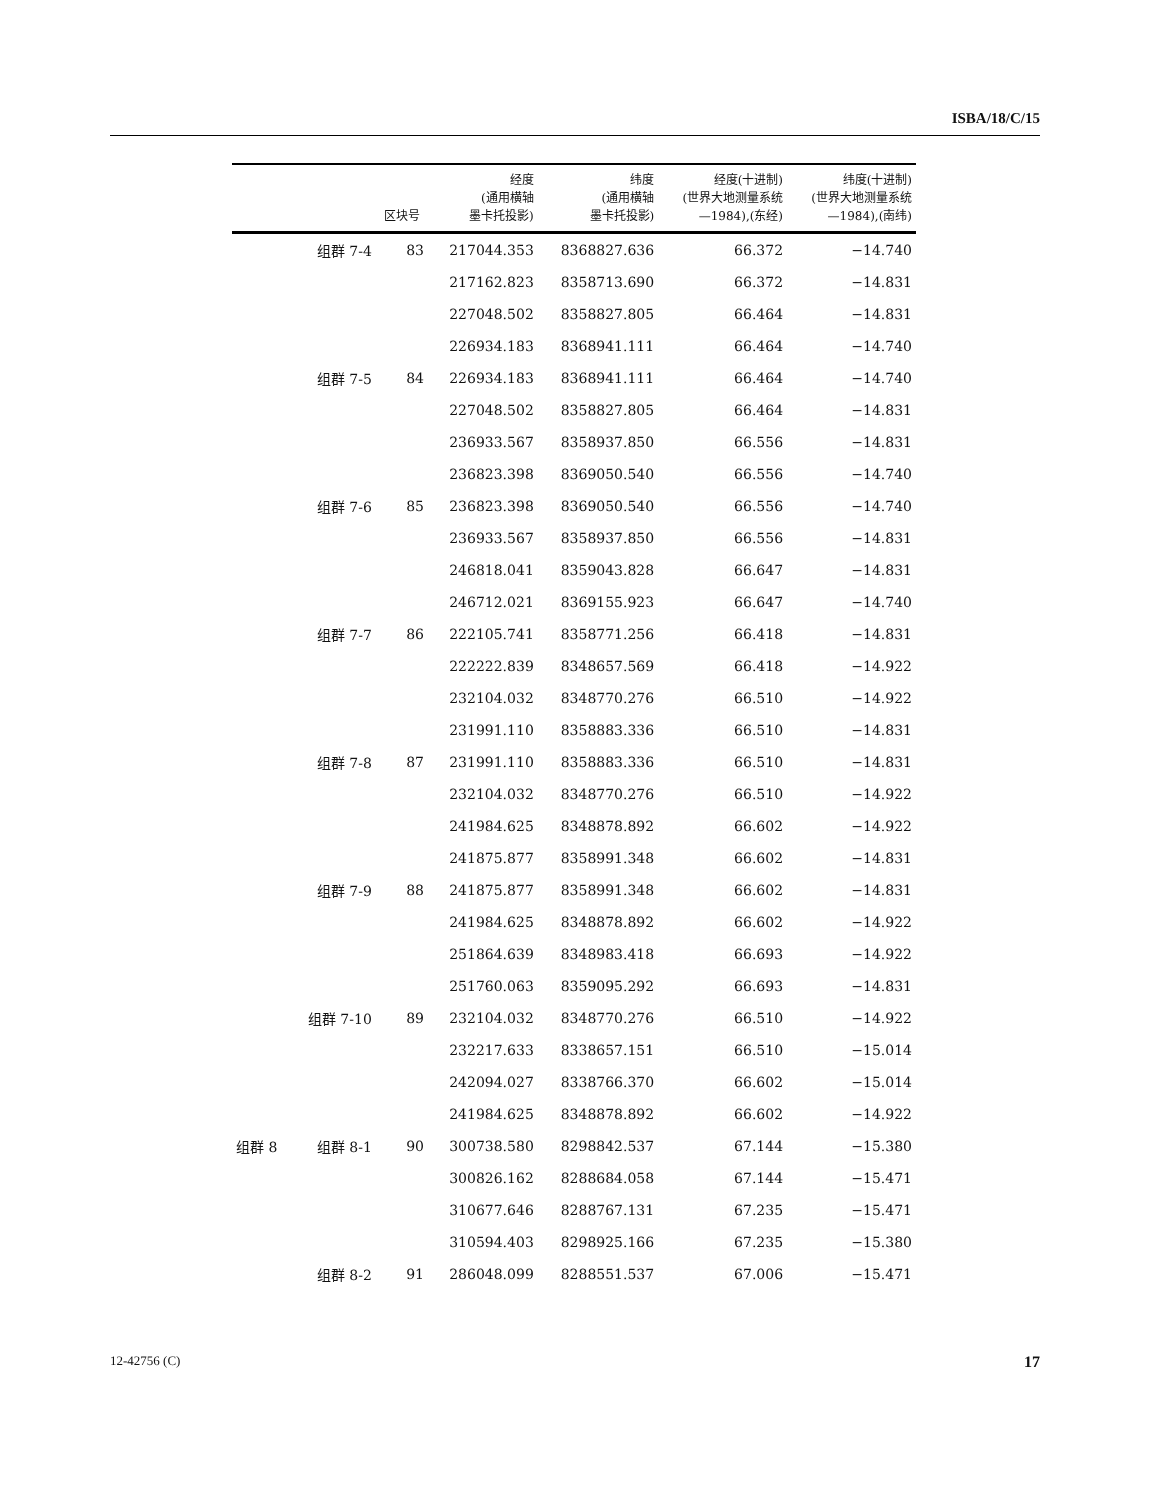ISBA/18/C/15
| | | 区块号 | 经度 (通用横轴 墨卡托投影) | 纬度 (通用横轴 墨卡托投影) | 经度(十进制) (世界大地测量系统 —1984),(东经) | 纬度(十进制) (世界大地测量系统 —1984),(南纬) |
| --- | --- | --- | --- | --- | --- | --- |
| | 组群 7-4 | 83 | 217044.353 | 8368827.636 | 66.372 | −14.740 |
| | | | 217162.823 | 8358713.690 | 66.372 | −14.831 |
| | | | 227048.502 | 8358827.805 | 66.464 | −14.831 |
| | | | 226934.183 | 8368941.111 | 66.464 | −14.740 |
| | 组群 7-5 | 84 | 226934.183 | 8368941.111 | 66.464 | −14.740 |
| | | | 227048.502 | 8358827.805 | 66.464 | −14.831 |
| | | | 236933.567 | 8358937.850 | 66.556 | −14.831 |
| | | | 236823.398 | 8369050.540 | 66.556 | −14.740 |
| | 组群 7-6 | 85 | 236823.398 | 8369050.540 | 66.556 | −14.740 |
| | | | 236933.567 | 8358937.850 | 66.556 | −14.831 |
| | | | 246818.041 | 8359043.828 | 66.647 | −14.831 |
| | | | 246712.021 | 8369155.923 | 66.647 | −14.740 |
| | 组群 7-7 | 86 | 222105.741 | 8358771.256 | 66.418 | −14.831 |
| | | | 222222.839 | 8348657.569 | 66.418 | −14.922 |
| | | | 232104.032 | 8348770.276 | 66.510 | −14.922 |
| | | | 231991.110 | 8358883.336 | 66.510 | −14.831 |
| | 组群 7-8 | 87 | 231991.110 | 8358883.336 | 66.510 | −14.831 |
| | | | 232104.032 | 8348770.276 | 66.510 | −14.922 |
| | | | 241984.625 | 8348878.892 | 66.602 | −14.922 |
| | | | 241875.877 | 8358991.348 | 66.602 | −14.831 |
| | 组群 7-9 | 88 | 241875.877 | 8358991.348 | 66.602 | −14.831 |
| | | | 241984.625 | 8348878.892 | 66.602 | −14.922 |
| | | | 251864.639 | 8348983.418 | 66.693 | −14.922 |
| | | | 251760.063 | 8359095.292 | 66.693 | −14.831 |
| | 组群 7-10 | 89 | 232104.032 | 8348770.276 | 66.510 | −14.922 |
| | | | 232217.633 | 8338657.151 | 66.510 | −15.014 |
| | | | 242094.027 | 8338766.370 | 66.602 | −15.014 |
| | | | 241984.625 | 8348878.892 | 66.602 | −14.922 |
| 组群 8 | 组群 8-1 | 90 | 300738.580 | 8298842.537 | 67.144 | −15.380 |
| | | | 300826.162 | 8288684.058 | 67.144 | −15.471 |
| | | | 310677.646 | 8288767.131 | 67.235 | −15.471 |
| | | | 310594.403 | 8298925.166 | 67.235 | −15.380 |
| | 组群 8-2 | 91 | 286048.099 | 8288551.537 | 67.006 | −15.471 |
12-42756 (C) 17